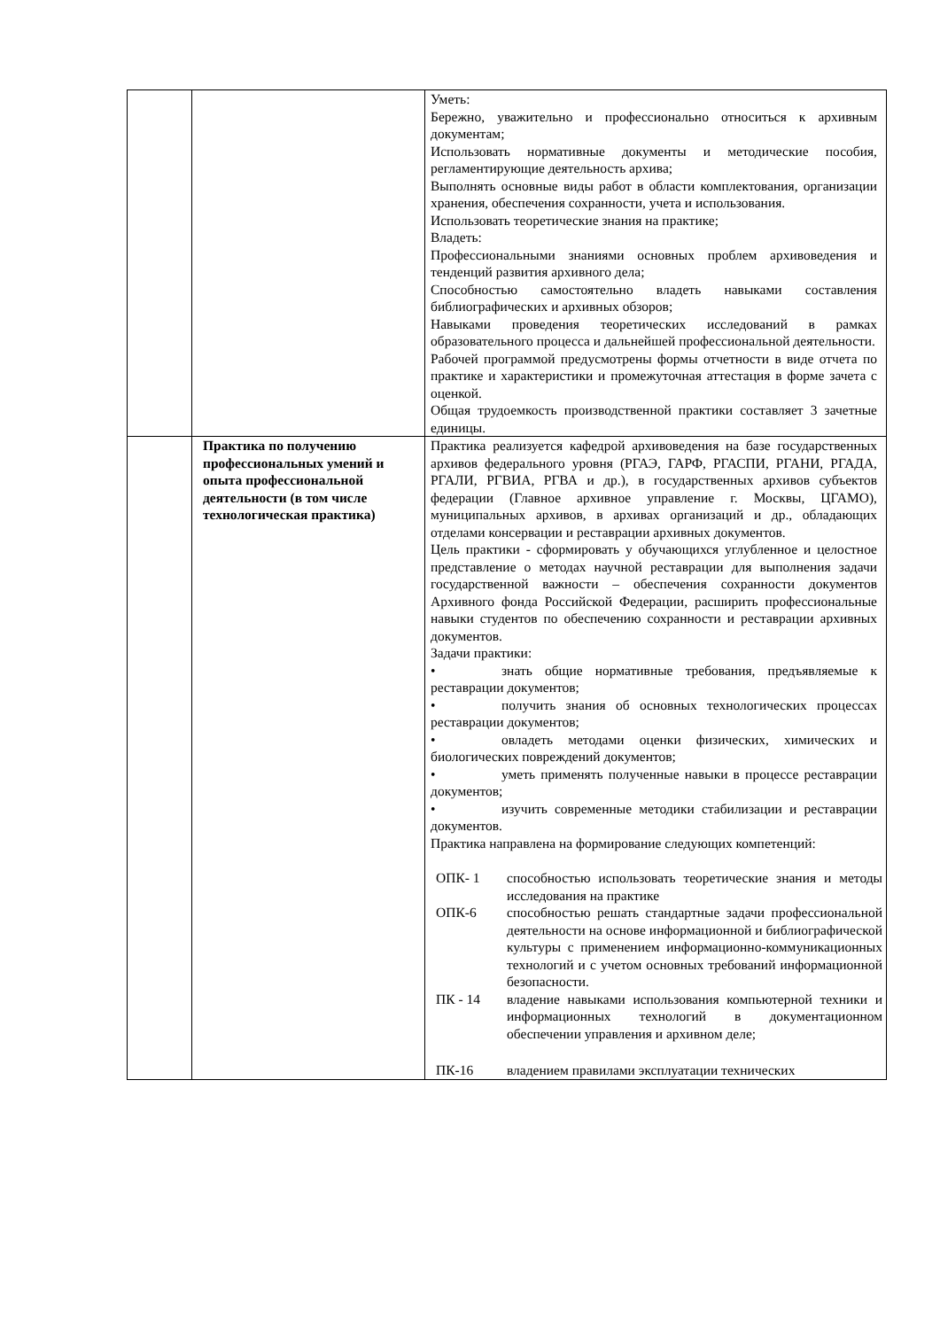| | | Уметь: Бережно, уважительно и профессионально относиться к архивным документам; Использовать нормативные документы и методические пособия, регламентирующие деятельность архива; Выполнять основные виды работ в области комплектования, организации хранения, обеспечения сохранности, учета и использования. Использовать теоретические знания на практике; Владеть: Профессиональными знаниями основных проблем архивоведения и тенденций развития архивного дела; Способностью самостоятельно владеть навыками составления библиографических и архивных обзоров; Навыками проведения теоретических исследований в рамках образовательного процесса и дальнейшей профессиональной деятельности. Рабочей программой предусмотрены формы отчетности в виде отчета по практике и характеристики и промежуточная аттестация в форме зачета с оценкой. Общая трудоемкость производственной практики составляет 3 зачетные единицы. |
| | Практика по получению профессиональных умений и опыта профессиональной деятельности (в том числе технологическая практика) | Практика реализуется кафедрой архивоведения на базе государственных архивов федерального уровня (РГАЭ, ГАРФ, РГАСПИ, РГАНИ, РГАДА, РГАЛИ, РГВИА, РГВА и др.), в государственных архивов субъектов федерации (Главное архивное управление г. Москвы, ЦГАМО), муниципальных архивов, в архивах организаций и др., обладающих отделами консервации и реставрации архивных документов. Цель практики - сформировать у обучающихся углубленное и целостное представление о методах научной реставрации для выполнения задачи государственной важности – обеспечения сохранности документов Архивного фонда Российской Федерации, расширить профессиональные навыки студентов по обеспечению сохранности и реставрации архивных документов. Задачи практики: • знать общие нормативные требования, предъявляемые к реставрации документов; • получить знания об основных технологических процессах реставрации документов; • овладеть методами оценки физических, химических и биологических повреждений документов; • уметь применять полученные навыки в процессе реставрации документов; • изучить современные методики стабилизации и реставрации документов. Практика направлена на формирование следующих компетенций: / ОПК- 1 / способностью использовать теоретические знания и методы исследования на практике / / ОПК-6 / способностью решать стандартные задачи профессиональной деятельности на основе информационной и библиографической культуры с применением информационно-коммуникационных технологий и с учетом основных требований информационной безопасности. / / ПК - 14 / владение навыками использования компьютерной техники и информационных технологий в документационном обеспечении управления и архивном деле; / / ПК-16 / владением правилами эксплуатации технических / |